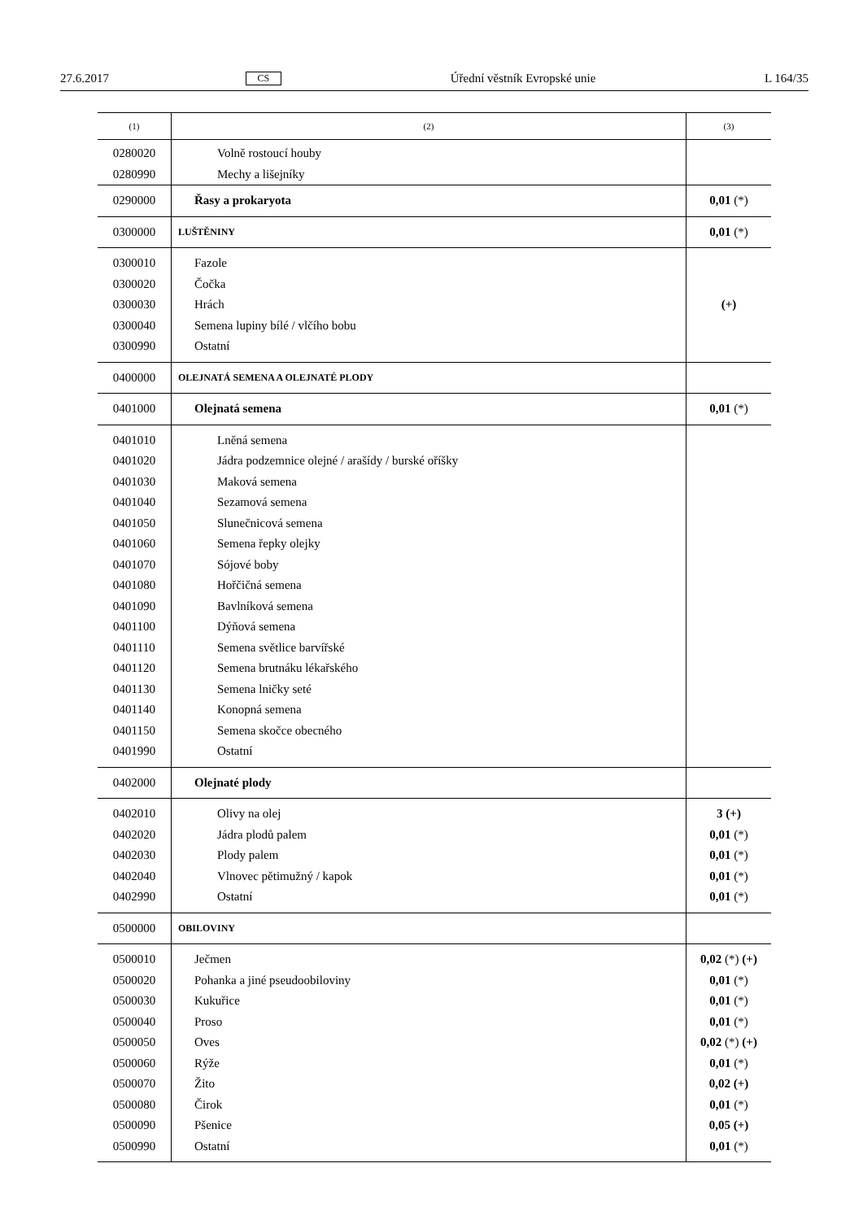27.6.2017 CS Úřední věstník Evropské unie L 164/35
| (1) | (2) | (3) |
| --- | --- | --- |
| 0280020 | Volně rostoucí houby | |
| 0280990 | Mechy a lišejníky | |
| 0290000 | Řasy a prokaryota | 0,01 (*) |
| 0300000 | LUŠTĚNINY | 0,01 (*) |
| 0300010 0300020 0300030 0300040 0300990 | Fazole Čočka Hrách Semena lupiny bílé / vlčího bobu Ostatní | (+) |
| 0400000 | OLEJNATÁ SEMENA A OLEJNATÉ PLODY | |
| 0401000 | Olejnatá semena | 0,01 (*) |
| 0401010 0401020 0401030 0401040 0401050 0401060 0401070 0401080 0401090 0401100 0401110 0401120 0401130 0401140 0401150 0401990 | Lněná semena Jádra podzemnice olejné / arašídy / burské oříšky Maková semena Sezamová semena Slunečnicová semena Semena řepky olejky Sójové boby Hořčičná semena Bavlníková semena Dýňová semena Semena světlice barvířské Semena brutnáku lékařského Semena lničky seté Konopná semena Semena skočce obecného Ostatní | |
| 0402000 | Olejnaté plody | |
| 0402010 0402020 0402030 0402040 0402990 | Olivy na olej Jádra plodů palem Plody palem Vlnovec pětimužný / kapok Ostatní | 3 (+) 0,01 (*) 0,01 (*) 0,01 (*) 0,01 (*) |
| 0500000 | OBILOVINY | |
| 0500010 0500020 0500030 0500040 0500050 0500060 0500070 0500080 0500090 0500990 | Ječmen Pohanka a jiné pseudoobiloviny Kukuřice Proso Oves Rýže Žito Čirok Pšenice Ostatní | 0,02 (*) (+) 0,01 (*) 0,01 (*) 0,01 (*) 0,02 (*) (+) 0,01 (*) 0,02 (+) 0,01 (*) 0,05 (+) 0,01 (*) |